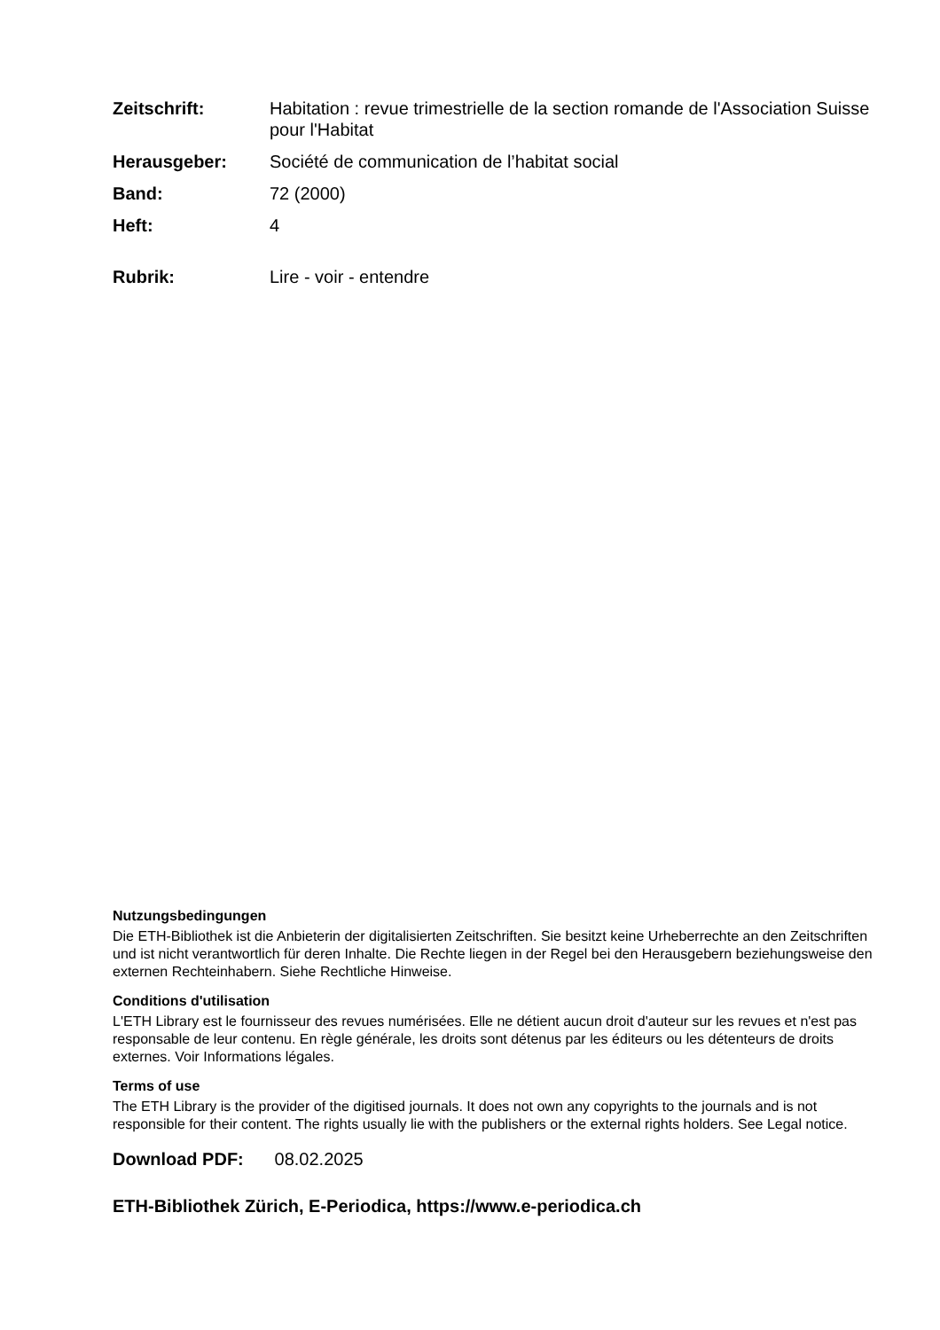| Zeitschrift: | Habitation : revue trimestrielle de la section romande de l'Association Suisse pour l'Habitat |
| Herausgeber: | Société de communication de l’habitat social |
| Band: | 72 (2000) |
| Heft: | 4 |
| Rubrik: | Lire - voir - entendre |
Nutzungsbedingungen
Die ETH-Bibliothek ist die Anbieterin der digitalisierten Zeitschriften. Sie besitzt keine Urheberrechte an den Zeitschriften und ist nicht verantwortlich für deren Inhalte. Die Rechte liegen in der Regel bei den Herausgebern beziehungsweise den externen Rechteinhabern. Siehe Rechtliche Hinweise.
Conditions d'utilisation
L'ETH Library est le fournisseur des revues numérisées. Elle ne détient aucun droit d'auteur sur les revues et n'est pas responsable de leur contenu. En règle générale, les droits sont détenus par les éditeurs ou les détenteurs de droits externes. Voir Informations légales.
Terms of use
The ETH Library is the provider of the digitised journals. It does not own any copyrights to the journals and is not responsible for their content. The rights usually lie with the publishers or the external rights holders. See Legal notice.
Download PDF: 08.02.2025
ETH-Bibliothek Zürich, E-Periodica, https://www.e-periodica.ch